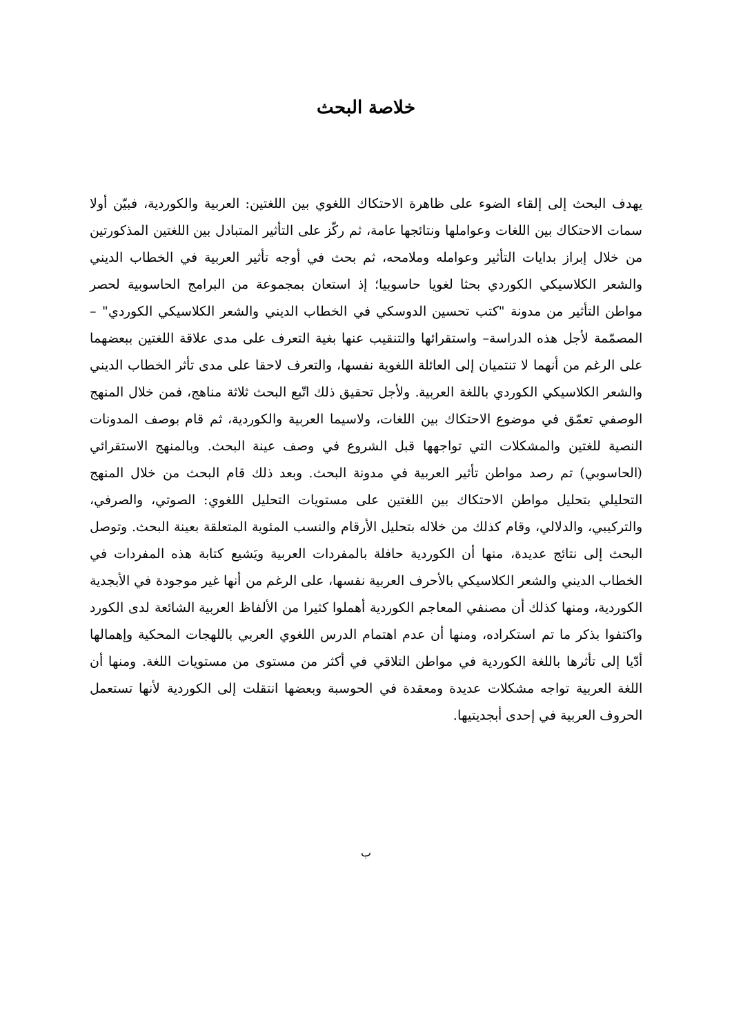خلاصة البحث
يهدف البحث إلى إلقاء الضوء على ظاهرة الاحتكاك اللغوي بين اللغتين: العربية والكوردية، فبيّن أولا سمات الاحتكاك بين اللغات وعواملها ونتائجها عامة، ثم ركّز على التأثير المتبادل بين اللغتين المذكورتين من خلال إبراز بدايات التأثير وعوامله وملامحه، ثم بحث في أوجه تأثير العربية في الخطاب الديني والشعر الكلاسيكي الكوردي بحثا لغويا حاسوبيا؛ إذ استعان بمجموعة من البرامج الحاسوبية لحصر مواطن التأثير من مدونة "كتب تحسين الدوسكي في الخطاب الديني والشعر الكلاسيكي الكوردي" –المصمّمة لأجل هذه الدراسة– واستقرائها والتنقيب عنها بغية التعرف على مدى علاقة اللغتين ببعضهما على الرغم من أنهما لا تنتميان إلى العائلة اللغوية نفسها، والتعرف لاحقا على مدى تأثر الخطاب الديني والشعر الكلاسيكي الكوردي باللغة العربية. ولأجل تحقيق ذلك اتّبع البحث ثلاثة مناهج، فمن خلال المنهج الوصفي تعمّق في موضوع الاحتكاك بين اللغات، ولاسيما العربية والكوردية، ثم قام بوصف المدونات النصية للغتين والمشكلات التي تواجهها قبل الشروع في وصف عينة البحث. وبالمنهج الاستقرائي (الحاسوبي) تم رصد مواطن تأثير العربية في مدونة البحث. وبعد ذلك قام البحث من خلال المنهج التحليلي بتحليل مواطن الاحتكاك بين اللغتين على مستويات التحليل اللغوي: الصوتي، والصرفي، والتركيبي، والدلالي، وقام كذلك من خلاله بتحليل الأرقام والنسب المئوية المتعلقة بعينة البحث. وتوصل البحث إلى نتائج عديدة، منها أن الكوردية حافلة بالمفردات العربية ويَشيع كتابة هذه المفردات في الخطاب الديني والشعر الكلاسيكي بالأحرف العربية نفسها، على الرغم من أنها غير موجودة في الأبجدية الكوردية، ومنها كذلك أن مصنفي المعاجم الكوردية أهملوا كثيرا من الألفاظ العربية الشائعة لدى الكورد واكتفوا بذكر ما تم استكراده، ومنها أن عدم اهتمام الدرس اللغوي العربي باللهجات المحكية وإهمالها أدّيا إلى تأثرها باللغة الكوردية في مواطن التلاقي في أكثر من مستوى من مستويات اللغة. ومنها أن اللغة العربية تواجه مشكلات عديدة ومعقدة في الحوسبة وبعضها انتقلت إلى الكوردية لأنها تستعمل الحروف العربية في إحدى أبجديتيها.
ب